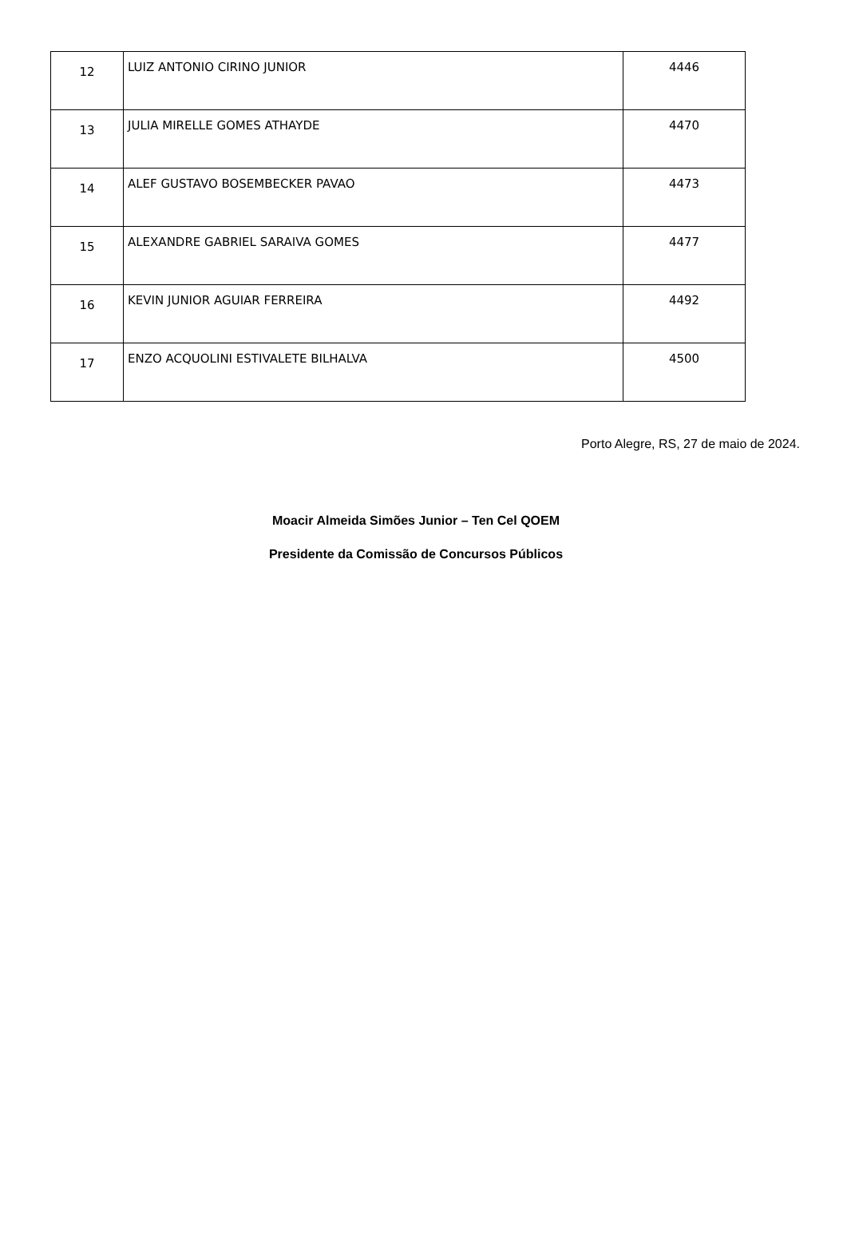| 12 | LUIZ ANTONIO CIRINO JUNIOR | 4446 |
| 13 | JULIA MIRELLE GOMES ATHAYDE | 4470 |
| 14 | ALEF GUSTAVO BOSEMBECKER PAVAO | 4473 |
| 15 | ALEXANDRE GABRIEL SARAIVA GOMES | 4477 |
| 16 | KEVIN JUNIOR AGUIAR FERREIRA | 4492 |
| 17 | ENZO ACQUOLINI ESTIVALETE BILHALVA | 4500 |
Porto Alegre, RS, 27 de maio de 2024.
Moacir Almeida Simões Junior – Ten Cel QOEM
Presidente da Comissão de Concursos Públicos